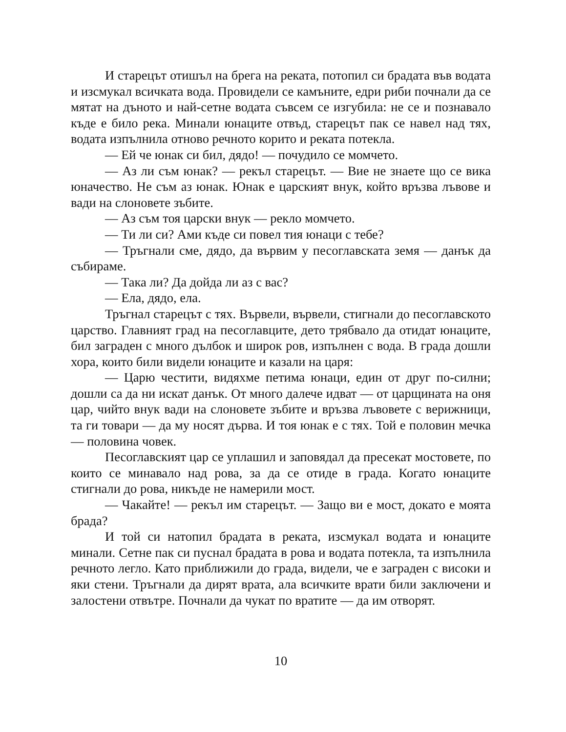И старецът отишъл на брега на реката, потопил си брадата във водата и изсмукал всичката вода. Провидели се камъните, едри риби почнали да се мятат на дъното и най-сетне водата съвсем се изгубила: не се и познавало къде е било река. Минали юнаците отвъд, старецът пак се навел над тях, водата изпълнила отново речното корито и реката потекла.
— Ей че юнак си бил, дядо! — почудило се момчето.
— Аз ли съм юнак? — рекъл старецът. — Вие не знаете що се вика юначество. Не съм аз юнак. Юнак е царският внук, който връзва лъвове и вади на слоновете зъбите.
— Аз съм тоя царски внук — рекло момчето.
— Ти ли си? Ами къде си повел тия юнаци с тебе?
— Тръгнали сме, дядо, да вървим у песоглавската земя — данък да събираме.
— Така ли? Да дойда ли аз с вас?
— Ела, дядо, ела.
Тръгнал старецът с тях. Вървели, вървели, стигнали до песоглавското царство. Главният град на песоглавците, дето трябвало да отидат юнаците, бил заграден с много дълбок и широк ров, изпълнен с вода. В града дошли хора, които били видели юнаците и казали на царя:
— Царю честити, видяхме петима юнаци, един от друг по-силни; дошли са да ни искат данък. От много далече идват — от царщината на оня цар, чийто внук вади на слоновете зъбите и връзва лъвовете с верижници, та ги товари — да му носят дърва. И тоя юнак е с тях. Той е половин мечка — половина човек.
Песоглавският цар се уплашил и заповядал да пресекат мостовете, по които се минавало над рова, за да се отиде в града. Когато юнаците стигнали до рова, никъде не намерили мост.
— Чакайте! — рекъл им старецът. — Защо ви е мост, докато е моята брада?
И той си натопил брадата в реката, изсмукал водата и юнаците минали. Сетне пак си пуснал брадата в рова и водата потекла, та изпълнила речното легло. Като приближили до града, видели, че е заграден с високи и яки стени. Тръгнали да дирят врата, ала всичките врати били заключени и залостени отвътре. Почнали да чукат по вратите — да им отворят.
10